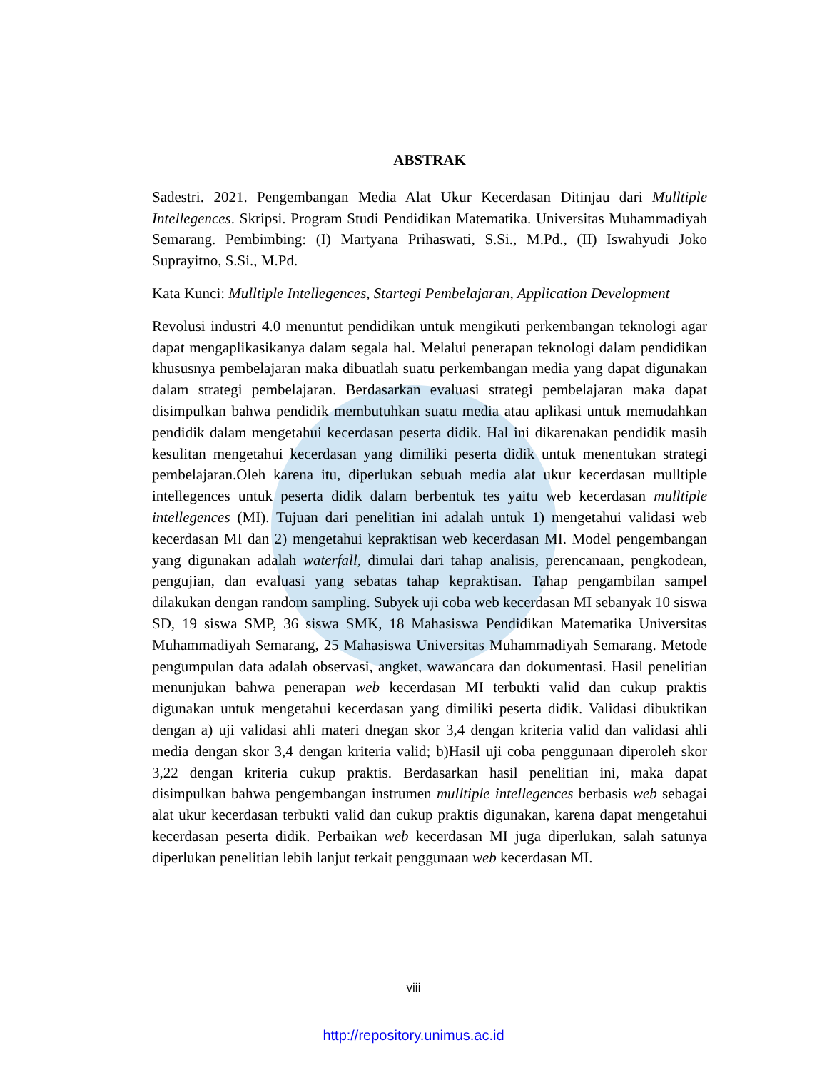ABSTRAK
Sadestri. 2021. Pengembangan Media Alat Ukur Kecerdasan Ditinjau dari Mulltiple Intellegences. Skripsi. Program Studi Pendidikan Matematika. Universitas Muhammadiyah Semarang. Pembimbing: (I) Martyana Prihaswati, S.Si., M.Pd., (II) Iswahyudi Joko Suprayitno, S.Si., M.Pd.
Kata Kunci: Mulltiple Intellegences, Startegi Pembelajaran, Application Development
Revolusi industri 4.0 menuntut pendidikan untuk mengikuti perkembangan teknologi agar dapat mengaplikasikanya dalam segala hal. Melalui penerapan teknologi dalam pendidikan khususnya pembelajaran maka dibuatlah suatu perkembangan media yang dapat digunakan dalam strategi pembelajaran. Berdasarkan evaluasi strategi pembelajaran maka dapat disimpulkan bahwa pendidik membutuhkan suatu media atau aplikasi untuk memudahkan pendidik dalam mengetahui kecerdasan peserta didik. Hal ini dikarenakan pendidik masih kesulitan mengetahui kecerdasan yang dimiliki peserta didik untuk menentukan strategi pembelajaran.Oleh karena itu, diperlukan sebuah media alat ukur kecerdasan mulltiple intellegences untuk peserta didik dalam berbentuk tes yaitu web kecerdasan mulltiple intellegences (MI). Tujuan dari penelitian ini adalah untuk 1) mengetahui validasi web kecerdasan MI dan 2) mengetahui kepraktisan web kecerdasan MI. Model pengembangan yang digunakan adalah waterfall, dimulai dari tahap analisis, perencanaan, pengkodean, pengujian, dan evaluasi yang sebatas tahap kepraktisan. Tahap pengambilan sampel dilakukan dengan random sampling. Subyek uji coba web kecerdasan MI sebanyak 10 siswa SD, 19 siswa SMP, 36 siswa SMK, 18 Mahasiswa Pendidikan Matematika Universitas Muhammadiyah Semarang, 25 Mahasiswa Universitas Muhammadiyah Semarang. Metode pengumpulan data adalah observasi, angket, wawancara dan dokumentasi. Hasil penelitian menunjukan bahwa penerapan web kecerdasan MI terbukti valid dan cukup praktis digunakan untuk mengetahui kecerdasan yang dimiliki peserta didik. Validasi dibuktikan dengan a) uji validasi ahli materi dnegan skor 3,4 dengan kriteria valid dan validasi ahli media dengan skor 3,4 dengan kriteria valid; b)Hasil uji coba penggunaan diperoleh skor 3,22 dengan kriteria cukup praktis. Berdasarkan hasil penelitian ini, maka dapat disimpulkan bahwa pengembangan instrumen mulltiple intellegences berbasis web sebagai alat ukur kecerdasan terbukti valid dan cukup praktis digunakan, karena dapat mengetahui kecerdasan peserta didik. Perbaikan web kecerdasan MI juga diperlukan, salah satunya diperlukan penelitian lebih lanjut terkait penggunaan web kecerdasan MI.
viii
http://repository.unimus.ac.id